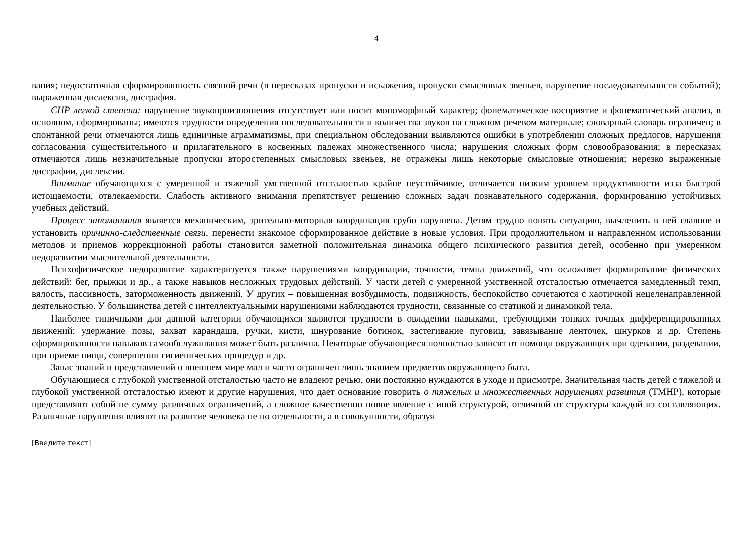4
вания; недостаточная сформированность связной речи (в пересказах пропуски и искажения, пропуски смысловых звеньев, нарушение последовательности событий); выраженная дислексия, дисграфия.
СНР легкой степени: нарушение звукопроизношения отсутствует или носит мономорфный характер; фонематическое восприятие и фонематический анализ, в основном, сформированы; имеются трудности определения последовательности и количества звуков на сложном речевом материале; словарный словарь ограничен; в спонтанной речи отмечаются лишь единичные аграмматизмы, при специальном обследовании выявляются ошибки в употреблении сложных предлогов, нарушения согласования существительного и прилагательного в косвенных падежах множественного числа; нарушения сложных форм словообразования; в пересказах отмечаются лишь незначительные пропуски второстепенных смысловых звеньев, не отражены лишь некоторые смысловые отношения; нерезко выраженные дисграфии, дислексии.
Внимание обучающихся с умеренной и тяжелой умственной отсталостью крайне неустойчивое, отличается низким уровнем продуктивности изза быстрой истощаемости, отвлекаемости. Слабость активного внимания препятствует решению сложных задач познавательного содержания, формированию устойчивых учебных действий.
Процесс запоминания является механическим, зрительно-моторная координация грубо нарушена. Детям трудно понять ситуацию, вычленить в ней главное и установить причинно-следственные связи, перенести знакомое сформированное действие в новые условия. При продолжительном и направленном использовании методов и приемов коррекционной работы становится заметной положительная динамика общего психического развития детей, особенно при умеренном недоразвитии мыслительной деятельности.
Психофизическое недоразвитие характеризуется также нарушениями координации, точности, темпа движений, что осложняет формирование физических действий: бег, прыжки и др., а также навыков несложных трудовых действий. У части детей с умеренной умственной отсталостью отмечается замедленный темп, вялость, пассивность, заторможенность движений. У других – повышенная возбудимость, подвижность, беспокойство сочетаются с хаотичной нецеленаправленной деятельностью. У большинства детей с интеллектуальными нарушениями наблюдаются трудности, связанные со статикой и динамикой тела.
Наиболее типичными для данной категории обучающихся являются трудности в овладении навыками, требующими тонких точных дифференцированных движений: удержание позы, захват карандаша, ручки, кисти, шнурование ботинок, застегивание пуговиц, завязывание ленточек, шнурков и др. Степень сформированности навыков самообслуживания может быть различна. Некоторые обучающиеся полностью зависят от помощи окружающих при одевании, раздевании, при приеме пищи, совершении гигиенических процедур и др.
Запас знаний и представлений о внешнем мире мал и часто ограничен лишь знанием предметов окружающего быта.
Обучающиеся с глубокой умственной отсталостью часто не владеют речью, они постоянно нуждаются в уходе и присмотре. Значительная часть детей с тяжелой и глубокой умственной отсталостью имеют и другие нарушения, что дает основание говорить о тяжелых и множественных нарушениях развития (ТМНР), которые представляют собой не сумму различных ограничений, а сложное качественно новое явление с иной структурой, отличной от структуры каждой из составляющих. Различные нарушения влияют на развитие человека не по отдельности, а в совокупности, образуя
[Введите текст]